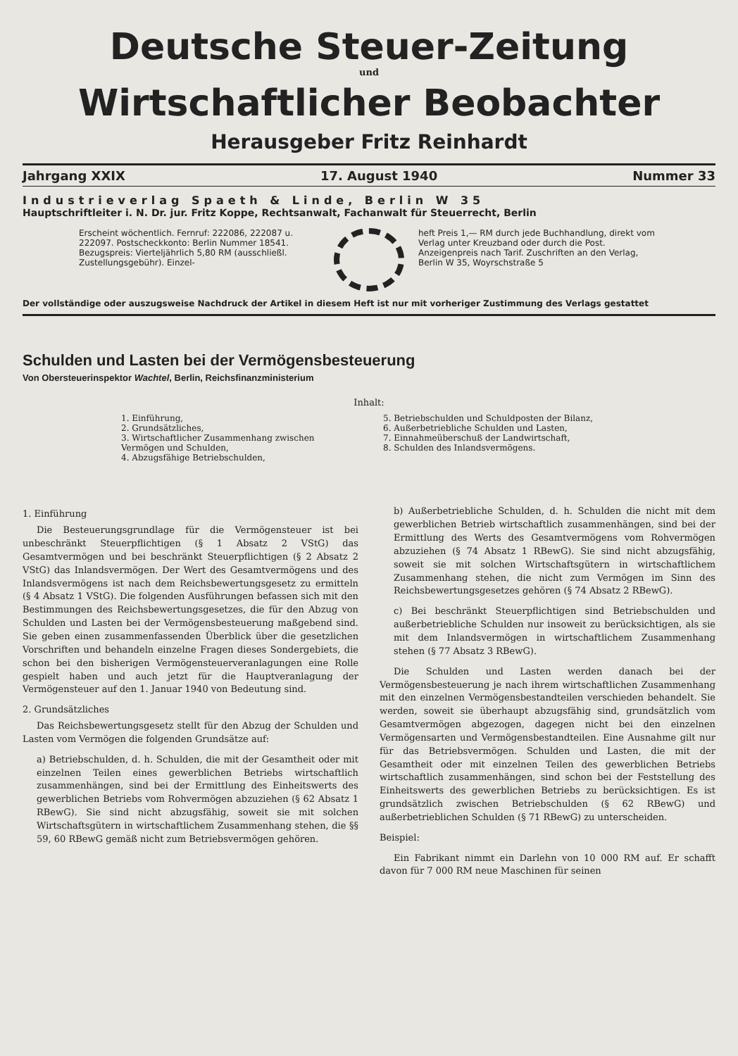Deutsche Steuer-Zeitung
und
Wirtschaftlicher Beobachter
Herausgeber Fritz Reinhardt
Jahrgang XXIX 17. August 1940 Nummer 33
Industrieverlag Spaeth & Linde, Berlin W 35
Hauptschriftleiter i. N. Dr. jur. Fritz Koppe, Rechtsanwalt, Fachanwalt für Steuerrecht, Berlin
Erscheint wöchentlich. Fernruf: 222086, 222087 u. 222097. Postscheckkonto: Berlin Nummer 18541. Bezugspreis: Vierteljährlich 5,80 RM (ausschließl. Zustellungsgebühr). Einzel-
heft Preis 1,— RM durch jede Buchhandlung, direkt vom Verlag unter Kreuzband oder durch die Post. Anzeigenpreis nach Tarif. Zuschriften an den Verlag, Berlin W 35, Woyrschstraße 5
Der vollständige oder auszugsweise Nachdruck der Artikel in diesem Heft ist nur mit vorheriger Zustimmung des Verlags gestattet
Schulden und Lasten bei der Vermögensbesteuerung
Von Obersteuerinspektor Wachtel, Berlin, Reichsfinanzministerium
Inhalt:
1. Einführung,
2. Grundsätzliches,
3. Wirtschaftlicher Zusammenhang zwischen Vermögen und Schulden,
4. Abzugsfähige Betriebschulden,
5. Betriebschulden und Schuldposten der Bilanz,
6. Außerbetriebliche Schulden und Lasten,
7. Einnahmeüberschuß der Landwirtschaft,
8. Schulden des Inlandsvermögens.
1. Einführung
Die Besteuerungsgrundlage für die Vermögensteuer ist bei unbeschränkt Steuerpflichtigen (§ 1 Absatz 2 VStG) das Gesamtvermögen und bei beschränkt Steuerpflichtigen (§ 2 Absatz 2 VStG) das Inlandsvermögen. Der Wert des Gesamtvermögens und des Inlandsvermögens ist nach dem Reichsbewertungsgesetz zu ermitteln (§ 4 Absatz 1 VStG). Die folgenden Ausführungen befassen sich mit den Bestimmungen des Reichsbewertungsgesetzes, die für den Abzug von Schulden und Lasten bei der Vermögensbesteuerung maßgebend sind. Sie geben einen zusammenfassenden Überblick über die gesetzlichen Vorschriften und behandeln einzelne Fragen dieses Sondergebiets, die schon bei den bisherigen Vermögensteuerveranlagungen eine Rolle gespielt haben und auch jetzt für die Hauptveranlagung der Vermögensteuer auf den 1. Januar 1940 von Bedeutung sind.
2. Grundsätzliches
Das Reichsbewertungsgesetz stellt für den Abzug der Schulden und Lasten vom Vermögen die folgenden Grundsätze auf:
a) Betriebschulden, d. h. Schulden, die mit der Gesamtheit oder mit einzelnen Teilen eines gewerblichen Betriebs wirtschaftlich zusammenhängen, sind bei der Ermittlung des Einheitswerts des gewerblichen Betriebs vom Rohvermögen abzuziehen (§ 62 Absatz 1 RBewG). Sie sind nicht abzugsfähig, soweit sie mit solchen Wirtschaftsgütern in wirtschaftlichem Zusammenhang stehen, die §§ 59, 60 RBewG gemäß nicht zum Betriebsvermögen gehören.
b) Außerbetriebliche Schulden, d. h. Schulden die nicht mit dem gewerblichen Betrieb wirtschaftlich zusammenhängen, sind bei der Ermittlung des Werts des Gesamtvermögens vom Rohvermögen abzuziehen (§ 74 Absatz 1 RBewG). Sie sind nicht abzugsfähig, soweit sie mit solchen Wirtschaftsgütern in wirtschaftlichem Zusammenhang stehen, die nicht zum Vermögen im Sinn des Reichsbewertungsgesetzes gehören (§ 74 Absatz 2 RBewG).
c) Bei beschränkt Steuerpflichtigen sind Betriebschulden und außerbetriebliche Schulden nur insoweit zu berücksichtigen, als sie mit dem Inlandsvermögen in wirtschaftlichem Zusammenhang stehen (§ 77 Absatz 3 RBewG).
Die Schulden und Lasten werden danach bei der Vermögensbesteuerung je nach ihrem wirtschaftlichen Zusammenhang mit den einzelnen Vermögensbestandteilen verschieden behandelt. Sie werden, soweit sie überhaupt abzugsfähig sind, grundsätzlich vom Gesamtvermögen abgezogen, dagegen nicht bei den einzelnen Vermögensarten und Vermögensbestandteilen. Eine Ausnahme gilt nur für das Betriebsvermögen. Schulden und Lasten, die mit der Gesamtheit oder mit einzelnen Teilen des gewerblichen Betriebs wirtschaftlich zusammenhängen, sind schon bei der Feststellung des Einheitswerts des gewerblichen Betriebs zu berücksichtigen. Es ist grundsätzlich zwischen Betriebschulden (§ 62 RBewG) und außerbetrieblichen Schulden (§ 71 RBewG) zu unterscheiden.
Beispiel:
Ein Fabrikant nimmt ein Darlehn von 10 000 RM auf. Er schafft davon für 7 000 RM neue Maschinen für seinen